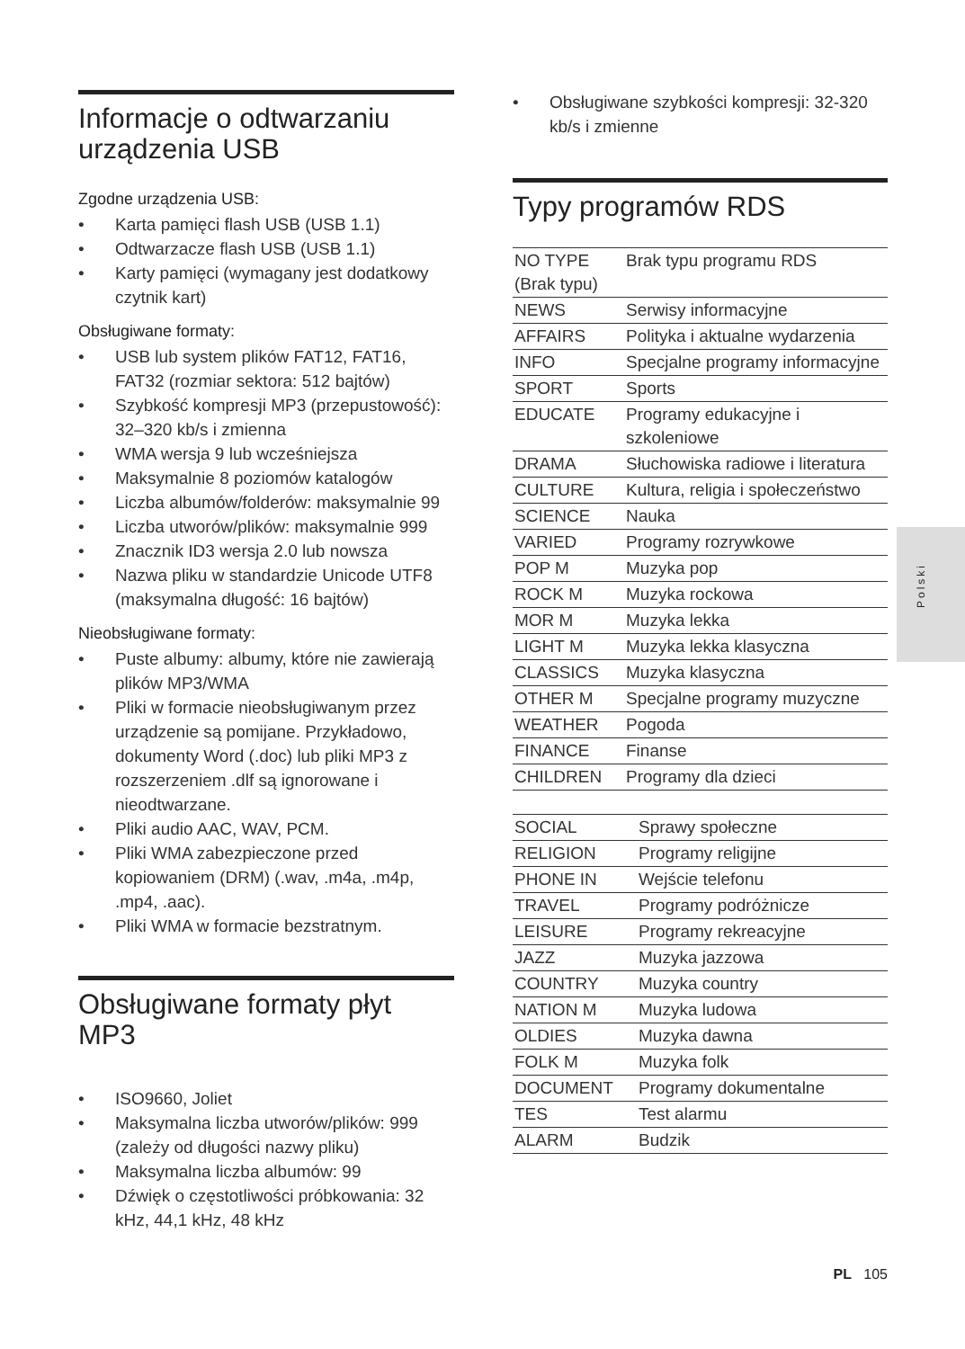Informacje o odtwarzaniu urządzenia USB
Zgodne urządzenia USB:
• Karta pamięci flash USB (USB 1.1)
• Odtwarzacze flash USB (USB 1.1)
• Karty pamięci (wymagany jest dodatkowy czytnik kart)
Obsługiwane formaty:
• USB lub system plików FAT12, FAT16, FAT32 (rozmiar sektora: 512 bajtów)
• Szybkość kompresji MP3 (przepustowość): 32–320 kb/s i zmienna
• WMA wersja 9 lub wcześniejsza
• Maksymalnie 8 poziomów katalogów
• Liczba albumów/folderów: maksymalnie 99
• Liczba utworów/plików: maksymalnie 999
• Znacznik ID3 wersja 2.0 lub nowsza
• Nazwa pliku w standardzie Unicode UTF8 (maksymalna długość: 16 bajtów)
Nieobsługiwane formaty:
• Puste albumy: albumy, które nie zawierają plików MP3/WMA
• Pliki w formacie nieobsługiwanym przez urządzenie są pomijane. Przykładowo, dokumenty Word (.doc) lub pliki MP3 z rozszerzeniem .dlf są ignorowane i nieodtwarzane.
• Pliki audio AAC, WAV, PCM.
• Pliki WMA zabezpieczone przed kopiowaniem (DRM) (.wav, .m4a, .m4p, .mp4, .aac).
• Pliki WMA w formacie bezstratnym.
Obsługiwane formaty płyt MP3
• ISO9660, Joliet
• Maksymalna liczba utworów/plików: 999 (zależy od długości nazwy pliku)
• Maksymalna liczba albumów: 99
• Dźwięk o częstotliwości próbkowania: 32 kHz, 44,1 kHz, 48 kHz
• Obsługiwane szybkości kompresji: 32-320 kb/s i zmienne
Typy programów RDS
| NO TYPE (Brak typu) | Brak typu programu RDS |
| NEWS | Serwisy informacyjne |
| AFFAIRS | Polityka i aktualne wydarzenia |
| INFO | Specjalne programy informacyjne |
| SPORT | Sports |
| EDUCATE | Programy edukacyjne i szkoleniowe |
| DRAMA | Słuchowiska radiowe i literatura |
| CULTURE | Kultura, religia i społeczeństwo |
| SCIENCE | Nauka |
| VARIED | Programy rozrywkowe |
| POP M | Muzyka pop |
| ROCK M | Muzyka rockowa |
| MOR M | Muzyka lekka |
| LIGHT M | Muzyka lekka klasyczna |
| CLASSICS | Muzyka klasyczna |
| OTHER M | Specjalne programy muzyczne |
| WEATHER | Pogoda |
| FINANCE | Finanse |
| CHILDREN | Programy dla dzieci |
| SOCIAL | Sprawy społeczne |
| RELIGION | Programy religijne |
| PHONE IN | Wejście telefonu |
| TRAVEL | Programy podróżnicze |
| LEISURE | Programy rekreacyjne |
| JAZZ | Muzyka jazzowa |
| COUNTRY | Muzyka country |
| NATION M | Muzyka ludowa |
| OLDIES | Muzyka dawna |
| FOLK M | Muzyka folk |
| DOCUMENT | Programy dokumentalne |
| TES | Test alarmu |
| ALARM | Budzik |
Polski
PL 105